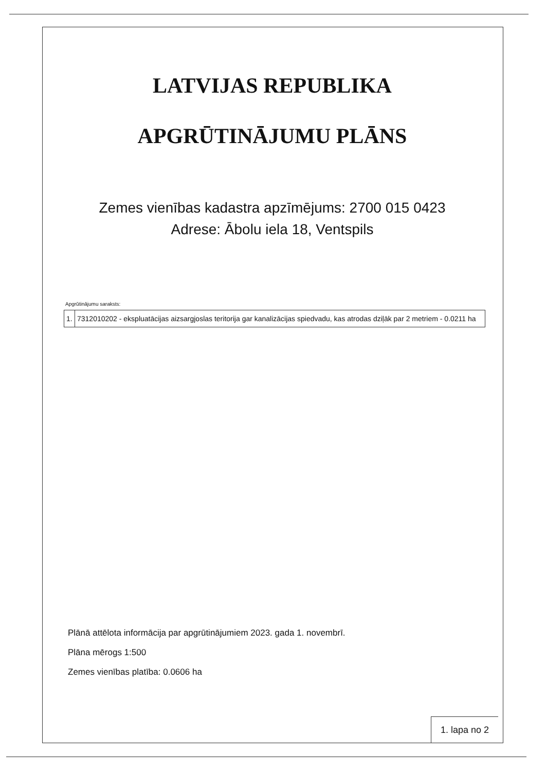LATVIJAS REPUBLIKA
APGRŪTINĀJUMU PLĀNS
Zemes vienības kadastra apzīmējums: 2700 015 0423
Adrese: Ābolu iela 18, Ventspils
Apgrūtinājumu saraksts:
| 1. | 7312010202 - ekspluatācijas aizsargjoslas teritorija gar kanalizācijas spiedvadu, kas atrodas dziļāk par 2 metriem - 0.0211 ha |
Plānā attēlota informācija par apgrūtinājumiem 2023. gada 1. novembrī.
Plāna mērogs 1:500
Zemes vienības platība: 0.0606 ha
1. lapa no 2